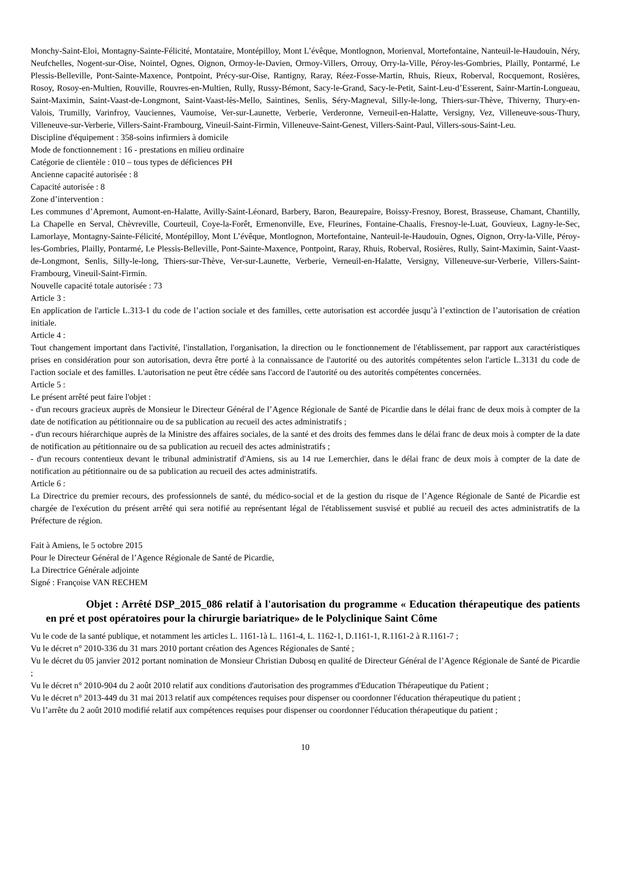Monchy-Saint-Eloi, Montagny-Sainte-Félicité, Montataire, Montépilloy, Mont L’évêque, Montlognon, Morienval, Mortefontaine, Nanteuil-le-Haudouin, Néry, Neufchelles, Nogent-sur-Oise, Nointel, Ognes, Oignon, Ormoy-le-Davien, Ormoy-Villers, Orrouy, Orry-la-Ville, Péroy-les-Gombries, Plailly, Pontarmé, Le Plessis-Belleville, Pont-Sainte-Maxence, Pontpoint, Précy-sur-Oise, Rantigny, Raray, Réez-Fosse-Martin, Rhuis, Rieux, Roberval, Rocquemont, Rosières, Rosoy, Rosoy-en-Multien, Rouville, Rouvres-en-Multien, Rully, Russy-Bémont, Sacy-le-Grand, Sacy-le-Petit, Saint-Leu-d’Esserent, Sainr-Martin-Longueau, Saint-Maximin, Saint-Vaast-de-Longmont, Saint-Vaast-lès-Mello, Saintines, Senlis, Séry-Magneval, Silly-le-long, Thiers-sur-Thève, Thiverny, Thury-en-Valois, Trumilly, Varinfroy, Vauciennes, Vaumoise, Ver-sur-Launette, Verberie, Verderonne, Verneuil-en-Halatte, Versigny, Vez, Villeneuve-sous-Thury, Villeneuve-sur-Verberie, Villers-Saint-Frambourg, Vineuil-Saint-Firmin, Villeneuve-Saint-Genest, Villers-Saint-Paul, Villers-sous-Saint-Leu.
Discipline d'équipement : 358-soins infirmiers à domicile
Mode de fonctionnement : 16 - prestations en milieu ordinaire
Catégorie de clientèle : 010 – tous types de déficiences PH
Ancienne capacité autorisée : 8
Capacité autorisée : 8
Zone d’intervention :
Les communes d’Apremont, Aumont-en-Halatte, Avilly-Saint-Léonard, Barbery, Baron, Beaurepaire, Boissy-Fresnoy, Borest, Brasseuse, Chamant, Chantilly, La Chapelle en Serval, Chèvreville, Courteuil, Coye-la-Forêt, Ermenonville, Eve, Fleurines, Fontaine-Chaalis, Fresnoy-le-Luat, Gouvieux, Lagny-le-Sec, Lamorlaye, Montagny-Sainte-Félicité, Montépilloy, Mont L’évêque, Montlognon, Mortefontaine, Nanteuil-le-Haudouin, Ognes, Oignon, Orry-la-Ville, Péroy-les-Gombries, Plailly, Pontarmé, Le Plessis-Belleville, Pont-Sainte-Maxence, Pontpoint, Raray, Rhuis, Roberval, Rosières, Rully, Saint-Maximin, Saint-Vaast-de-Longmont, Senlis, Silly-le-long, Thiers-sur-Thève, Ver-sur-Launette, Verberie, Verneuil-en-Halatte, Versigny, Villeneuve-sur-Verberie, Villers-Saint-Frambourg, Vineuil-Saint-Firmin.
Nouvelle capacité totale autorisée : 73
Article 3 :
En application de l'article L.313-1 du code de l’action sociale et des familles, cette autorisation est accordée jusqu’à l’extinction de l’autorisation de création initiale.
Article 4 :
Tout changement important dans l'activité, l'installation, l'organisation, la direction ou le fonctionnement de l'établissement, par rapport aux caractéristiques prises en considération pour son autorisation, devra être porté à la connaissance de l'autorité ou des autorités compétentes selon l'article L.3131 du code de l'action sociale et des familles. L'autorisation ne peut être cédée sans l'accord de l'autorité ou des autorités compétentes concernées.
Article 5 :
Le présent arrêté peut faire l'objet :
- d'un recours gracieux auprès de Monsieur le Directeur Général de l’Agence Régionale de Santé de Picardie dans le délai franc de deux mois à compter de la date de notification au pétitionnaire ou de sa publication au recueil des actes administratifs ;
- d'un recours hiérarchique auprès de la Ministre des affaires sociales, de la santé et des droits des femmes dans le délai franc de deux mois à compter de la date de notification au pétitionnaire ou de sa publication au recueil des actes administratifs ;
- d'un recours contentieux devant le tribunal administratif d'Amiens, sis au 14 rue Lemerchier, dans le délai franc de deux mois à compter de la date de notification au pétitionnaire ou de sa publication au recueil des actes administratifs.
Article 6 :
La Directrice du premier recours, des professionnels de santé, du médico-social et de la gestion du risque de l’Agence Régionale de Santé de Picardie est chargée de l'exécution du présent arrêté qui sera notifié au représentant légal de l'établissement susvisé et publié au recueil des actes administratifs de la Préfecture de région.
Fait à Amiens, le 5 octobre 2015
Pour le Directeur Général de l’Agence Régionale de Santé de Picardie,
La Directrice Générale adjointe
Signé : Françoise VAN RECHEM
Objet : Arrêté DSP_2015_086 relatif à l'autorisation du programme « Education thérapeutique des patients en pré et post opératoires pour la chirurgie bariatrique» de le Polyclinique Saint Côme
Vu le code de la santé publique, et notamment les articles L. 1161-1à L. 1161-4, L. 1162-1, D.1161-1, R.1161-2 à R.1161-7 ;
Vu le décret n° 2010-336 du 31 mars 2010 portant création des Agences Régionales de Santé ;
Vu le décret du 05 janvier 2012 portant nomination de Monsieur Christian Dubosq en qualité de Directeur Général de l’Agence Régionale de Santé de Picardie ;
Vu le décret n° 2010-904 du 2 août 2010 relatif aux conditions d'autorisation des programmes d'Education Thérapeutique du Patient ;
Vu le décret n° 2013-449 du 31 mai 2013 relatif aux compétences requises pour dispenser ou coordonner l'éducation thérapeutique du patient ;
Vu l’arrête du 2 août 2010 modifié relatif aux compétences requises pour dispenser ou coordonner l'éducation thérapeutique du patient ;
10